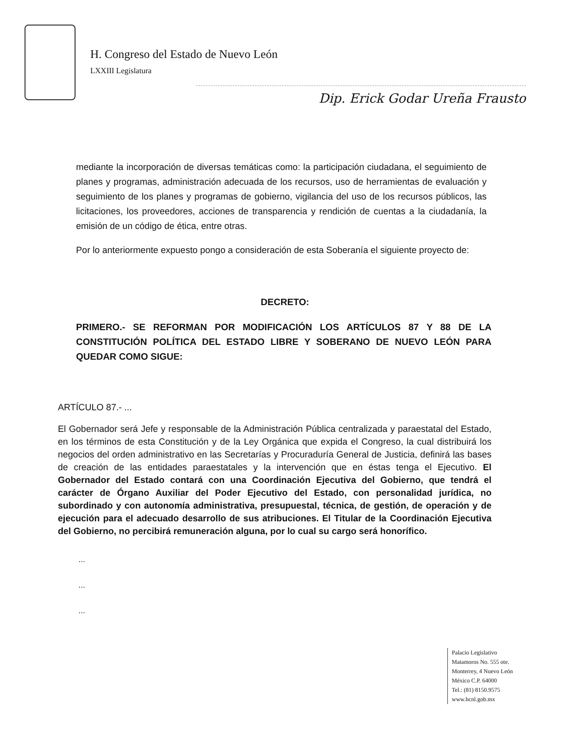H. Congreso del Estado de Nuevo León
LXXIII Legislatura
Dip. Erick Godar Ureña Frausto
mediante la incorporación de diversas temáticas como: la participación ciudadana, el seguimiento de planes y programas, administración adecuada de los recursos, uso de herramientas de evaluación y seguimiento de los planes y programas de gobierno, vigilancia del uso de los recursos públicos, las licitaciones, los proveedores, acciones de transparencia y rendición de cuentas a la ciudadanía, la emisión de un código de ética, entre otras.
Por lo anteriormente expuesto pongo a consideración de esta Soberanía el siguiente proyecto de:
DECRETO:
PRIMERO.- SE REFORMAN POR MODIFICACIÓN LOS ARTÍCULOS 87 Y 88 DE LA CONSTITUCIÓN POLÍTICA DEL ESTADO LIBRE Y SOBERANO DE NUEVO LEÓN PARA QUEDAR COMO SIGUE:
ARTÍCULO 87.- ...
El Gobernador será Jefe y responsable de la Administración Pública centralizada y paraestatal del Estado, en los términos de esta Constitución y de la Ley Orgánica que expida el Congreso, la cual distribuirá los negocios del orden administrativo en las Secretarías y Procuraduría General de Justicia, definirá las bases de creación de las entidades paraestatales y la intervención que en éstas tenga el Ejecutivo. El Gobernador del Estado contará con una Coordinación Ejecutiva del Gobierno, que tendrá el carácter de Órgano Auxiliar del Poder Ejecutivo del Estado, con personalidad jurídica, no subordinado y con autonomía administrativa, presupuestal, técnica, de gestión, de operación y de ejecución para el adecuado desarrollo de sus atribuciones. El Titular de la Coordinación Ejecutiva del Gobierno, no percibirá remuneración alguna, por lo cual su cargo será honorífico.
...
...
...
Palacio Legislativo
Matamoros No. 555 ote.
Monterrey, 4 Nuevo León
México C.P. 64000
Tel.: (81) 8150.9575
www.hcnl.gob.mx